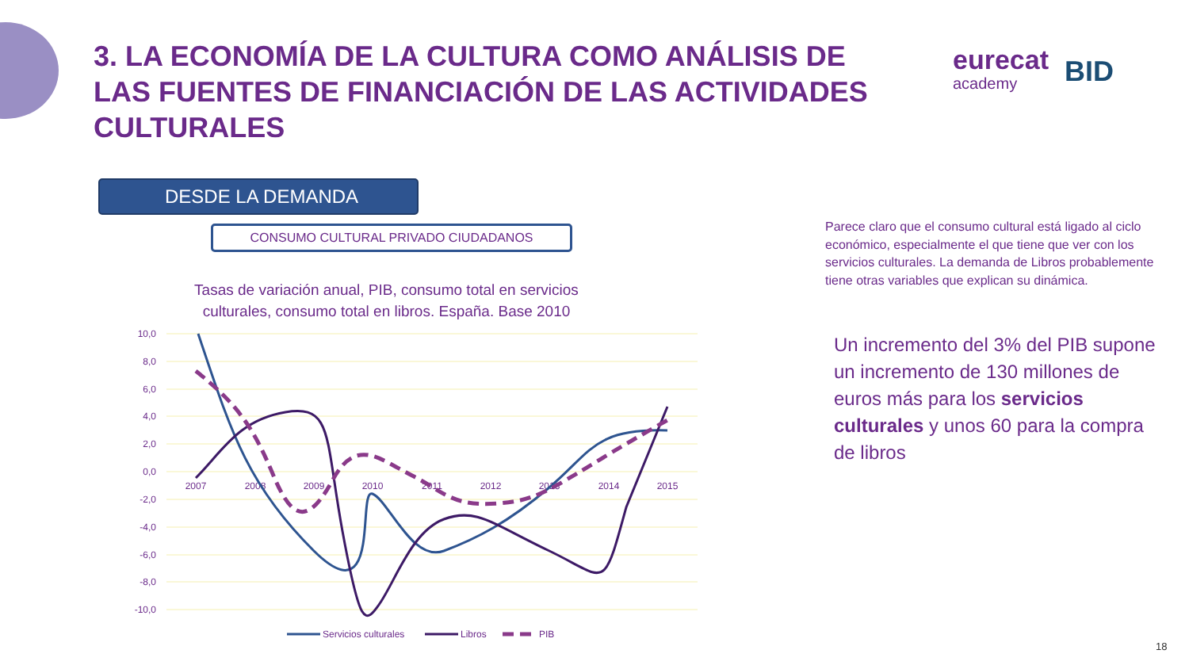3. LA ECONOMÍA DE LA CULTURA COMO ANÁLISIS DE LAS FUENTES DE FINANCIACIÓN DE LAS ACTIVIDADES CULTURALES
eurecat
academy
BID
DESDE LA DEMANDA
CONSUMO CULTURAL PRIVADO CIUDADANOS
Tasas de variación anual, PIB, consumo total en servicios culturales, consumo total en libros. España. Base 2010
10,0
8,0
6,0
4,0
2,0
0,0
-2,0
-4,0
-6,0
-8,0
-10,0
2007
2008
2009
2010
2011
2012
2013
2014
2015
Servicios culturales
Libros
PIB
Parece claro que el consumo cultural está ligado al ciclo económico, especialmente el que tiene que ver con los servicios culturales. La demanda de Libros probablemente tiene otras variables que explican su dinámica.
Un incremento del 3% del PIB supone un incremento de 130 millones de euros más para los servicios culturales y unos 60 para la compra de libros
18